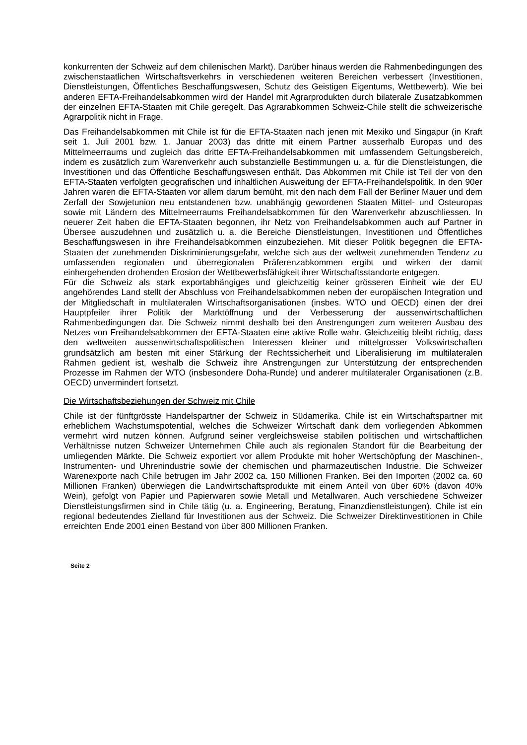konkurrenten der Schweiz auf dem chilenischen Markt). Darüber hinaus werden die Rahmenbedingungen des zwischenstaatlichen Wirtschaftsverkehrs in verschiedenen weiteren Bereichen verbessert (Investitionen, Dienstleistungen, Öffentliches Beschaffungswesen, Schutz des Geistigen Eigentums, Wettbewerb). Wie bei anderen EFTA-Freihandelsabkommen wird der Handel mit Agrarprodukten durch bilaterale Zusatzabkommen der einzelnen EFTA-Staaten mit Chile geregelt. Das Agrarabkommen Schweiz-Chile stellt die schweizerische Agrarpolitik nicht in Frage.
Das Freihandelsabkommen mit Chile ist für die EFTA-Staaten nach jenen mit Mexiko und Singapur (in Kraft seit 1. Juli 2001 bzw. 1. Januar 2003) das dritte mit einem Partner ausserhalb Europas und des Mittelmeerraums und zugleich das dritte EFTA-Freihandelsabkommen mit umfassendem Geltungsbereich, indem es zusätzlich zum Warenverkehr auch substanzielle Bestimmungen u. a. für die Dienstleistungen, die Investitionen und das Öffentliche Beschaffungswesen enthält. Das Abkommen mit Chile ist Teil der von den EFTA-Staaten verfolgten geografischen und inhaltlichen Ausweitung der EFTA-Freihandelspolitik. In den 90er Jahren waren die EFTA-Staaten vor allem darum bemüht, mit den nach dem Fall der Berliner Mauer und dem Zerfall der Sowjetunion neu entstandenen bzw. unabhängig gewordenen Staaten Mittel- und Osteuropas sowie mit Ländern des Mittelmeerraums Freihandelsabkommen für den Warenverkehr abzuschliessen. In neuerer Zeit haben die EFTA-Staaten begonnen, ihr Netz von Freihandelsabkommen auch auf Partner in Übersee auszudehnen und zusätzlich u. a. die Bereiche Dienstleistungen, Investitionen und Öffentliches Beschaffungswesen in ihre Freihandelsabkommen einzubeziehen. Mit dieser Politik begegnen die EFTA-Staaten der zunehmenden Diskriminierungsgefahr, welche sich aus der weltweit zunehmenden Tendenz zu umfassenden regionalen und überregionalen Präferenzabkommen ergibt und wirken der damit einhergehenden drohenden Erosion der Wettbewerbsfähigkeit ihrer Wirtschaftsstandorte entgegen.
Für die Schweiz als stark exportabhängiges und gleichzeitig keiner grösseren Einheit wie der EU angehörendes Land stellt der Abschluss von Freihandelsabkommen neben der europäischen Integration und der Mitgliedschaft in multilateralen Wirtschaftsorganisationen (insbes. WTO und OECD) einen der drei Hauptpfeiler ihrer Politik der Marktöffnung und der Verbesserung der aussenwirtschaftlichen Rahmenbedingungen dar. Die Schweiz nimmt deshalb bei den Anstrengungen zum weiteren Ausbau des Netzes von Freihandelsabkommen der EFTA-Staaten eine aktive Rolle wahr. Gleichzeitig bleibt richtig, dass den weltweiten aussenwirtschaftspolitischen Interessen kleiner und mittelgrosser Volkswirtschaften grundsätzlich am besten mit einer Stärkung der Rechtssicherheit und Liberalisierung im multilateralen Rahmen gedient ist, weshalb die Schweiz ihre Anstrengungen zur Unterstützung der entsprechenden Prozesse im Rahmen der WTO (insbesondere Doha-Runde) und anderer multilateraler Organisationen (z.B. OECD) unvermindert fortsetzt.
Die Wirtschaftsbeziehungen der Schweiz mit Chile
Chile ist der fünftgrösste Handelspartner der Schweiz in Südamerika. Chile ist ein Wirtschaftspartner mit erheblichem Wachstumspotential, welches die Schweizer Wirtschaft dank dem vorliegenden Abkommen vermehrt wird nutzen können. Aufgrund seiner vergleichsweise stabilen politischen und wirtschaftlichen Verhältnisse nutzen Schweizer Unternehmen Chile auch als regionalen Standort für die Bearbeitung der umliegenden Märkte. Die Schweiz exportiert vor allem Produkte mit hoher Wertschöpfung der Maschinen-, Instrumenten- und Uhrenindustrie sowie der chemischen und pharmazeutischen Industrie. Die Schweizer Warenexporte nach Chile betrugen im Jahr 2002 ca. 150 Millionen Franken. Bei den Importen (2002 ca. 60 Millionen Franken) überwiegen die Landwirtschaftsprodukte mit einem Anteil von über 60% (davon 40% Wein), gefolgt von Papier und Papierwaren sowie Metall und Metallwaren. Auch verschiedene Schweizer Dienstleistungsfirmen sind in Chile tätig (u. a. Engineering, Beratung, Finanzdienstleistungen). Chile ist ein regional bedeutendes Zielland für Investitionen aus der Schweiz. Die Schweizer Direktinvestitionen in Chile erreichten Ende 2001 einen Bestand von über 800 Millionen Franken.
Seite 2